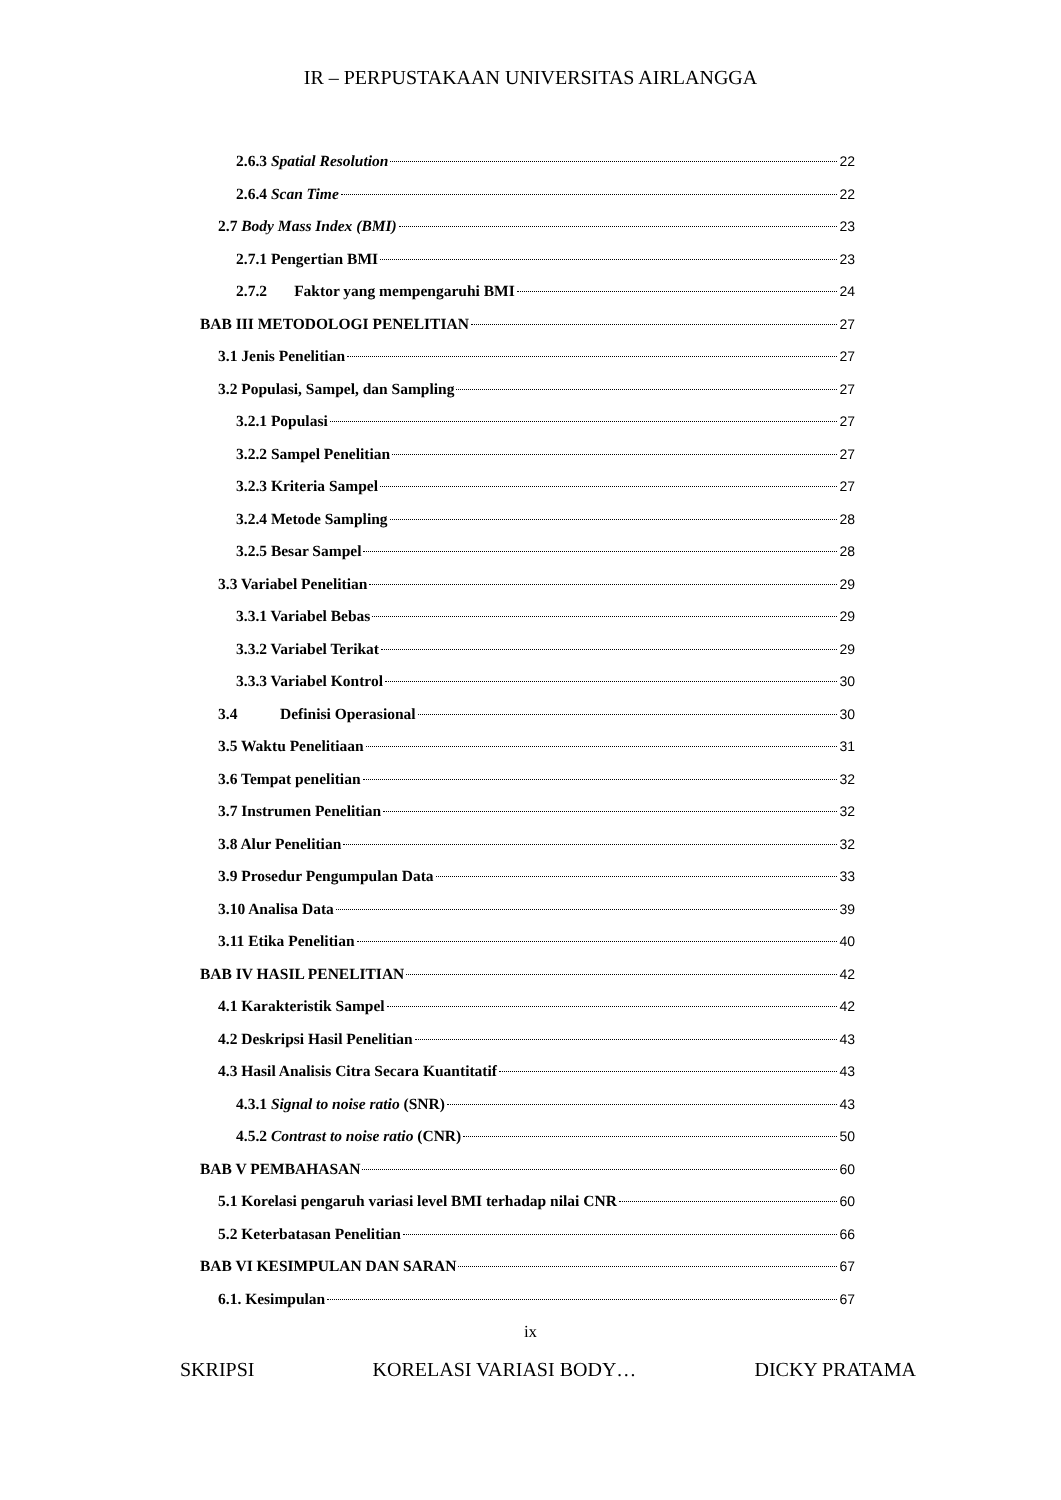IR – PERPUSTAKAAN UNIVERSITAS AIRLANGGA
2.6.3 Spatial Resolution 22
2.6.4 Scan Time 22
2.7 Body Mass Index (BMI) 23
2.7.1 Pengertian BMI 23
2.7.2 Faktor yang mempengaruhi BMI 24
BAB III METODOLOGI PENELITIAN 27
3.1 Jenis Penelitian 27
3.2 Populasi, Sampel, dan Sampling 27
3.2.1 Populasi 27
3.2.2 Sampel Penelitian 27
3.2.3 Kriteria Sampel 27
3.2.4 Metode Sampling 28
3.2.5 Besar Sampel 28
3.3 Variabel Penelitian 29
3.3.1 Variabel Bebas 29
3.3.2 Variabel Terikat 29
3.3.3 Variabel Kontrol 30
3.4 Definisi Operasional 30
3.5 Waktu Penelitiaan 31
3.6 Tempat penelitian 32
3.7 Instrumen Penelitian 32
3.8 Alur Penelitian 32
3.9 Prosedur Pengumpulan Data 33
3.10 Analisa Data 39
3.11 Etika Penelitian 40
BAB IV HASIL PENELITIAN 42
4.1 Karakteristik Sampel 42
4.2 Deskripsi Hasil Penelitian 43
4.3 Hasil Analisis Citra Secara Kuantitatif 43
4.3.1 Signal to noise ratio (SNR) 43
4.5.2 Contrast to noise ratio (CNR) 50
BAB V PEMBAHASAN 60
5.1 Korelasi pengaruh variasi level BMI terhadap nilai CNR 60
5.2 Keterbatasan Penelitian 66
BAB VI KESIMPULAN DAN SARAN 67
6.1. Kesimpulan 67
ix
SKRIPSI KORELASI VARIASI BODY… DICKY PRATAMA